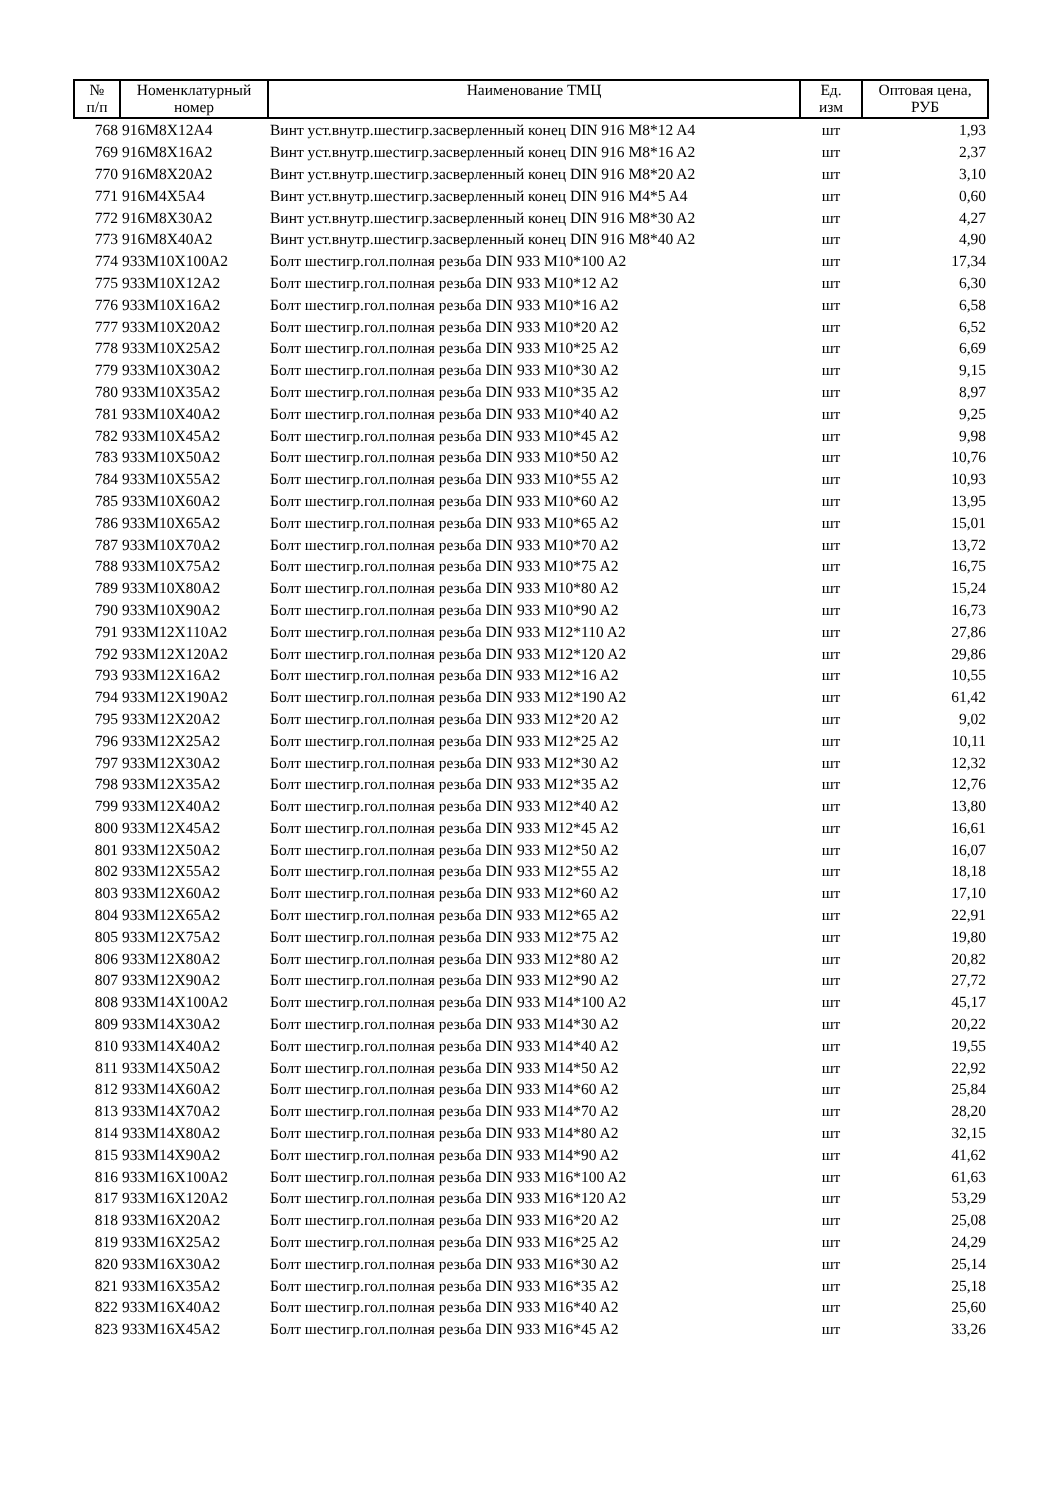| № п/п | Номенклатурный номер | Наименование ТМЦ | Ед. изм | Оптовая цена, РУБ |
| --- | --- | --- | --- | --- |
| 768 | 916M8X12A4 | Винт уст.внутр.шестигр.засверленный конец DIN 916 M8*12 A4 | шт | 1,93 |
| 769 | 916M8X16A2 | Винт уст.внутр.шестигр.засверленный конец DIN 916 M8*16 A2 | шт | 2,37 |
| 770 | 916M8X20A2 | Винт уст.внутр.шестигр.засверленный конец DIN 916 M8*20 A2 | шт | 3,10 |
| 771 | 916M4X5A4 | Винт уст.внутр.шестигр.засверленный конец DIN 916 M4*5 A4 | шт | 0,60 |
| 772 | 916M8X30A2 | Винт уст.внутр.шестигр.засверленный конец DIN 916 M8*30 A2 | шт | 4,27 |
| 773 | 916M8X40A2 | Винт уст.внутр.шестигр.засверленный конец DIN 916 M8*40 A2 | шт | 4,90 |
| 774 | 933M10X100A2 | Болт шестигр.гол.полная резьба DIN 933 M10*100 A2 | шт | 17,34 |
| 775 | 933M10X12A2 | Болт шестигр.гол.полная резьба DIN 933 M10*12 A2 | шт | 6,30 |
| 776 | 933M10X16A2 | Болт шестигр.гол.полная резьба DIN 933 M10*16 A2 | шт | 6,58 |
| 777 | 933M10X20A2 | Болт шестигр.гол.полная резьба DIN 933 M10*20 A2 | шт | 6,52 |
| 778 | 933M10X25A2 | Болт шестигр.гол.полная резьба DIN 933 M10*25 A2 | шт | 6,69 |
| 779 | 933M10X30A2 | Болт шестигр.гол.полная резьба DIN 933 M10*30 A2 | шт | 9,15 |
| 780 | 933M10X35A2 | Болт шестигр.гол.полная резьба DIN 933 M10*35 A2 | шт | 8,97 |
| 781 | 933M10X40A2 | Болт шестигр.гол.полная резьба DIN 933 M10*40 A2 | шт | 9,25 |
| 782 | 933M10X45A2 | Болт шестигр.гол.полная резьба DIN 933 M10*45 A2 | шт | 9,98 |
| 783 | 933M10X50A2 | Болт шестигр.гол.полная резьба DIN 933 M10*50 A2 | шт | 10,76 |
| 784 | 933M10X55A2 | Болт шестигр.гол.полная резьба DIN 933 M10*55 A2 | шт | 10,93 |
| 785 | 933M10X60A2 | Болт шестигр.гол.полная резьба DIN 933 M10*60 A2 | шт | 13,95 |
| 786 | 933M10X65A2 | Болт шестигр.гол.полная резьба DIN 933 M10*65 A2 | шт | 15,01 |
| 787 | 933M10X70A2 | Болт шестигр.гол.полная резьба DIN 933 M10*70 A2 | шт | 13,72 |
| 788 | 933M10X75A2 | Болт шестигр.гол.полная резьба DIN 933 M10*75 A2 | шт | 16,75 |
| 789 | 933M10X80A2 | Болт шестигр.гол.полная резьба DIN 933 M10*80 A2 | шт | 15,24 |
| 790 | 933M10X90A2 | Болт шестигр.гол.полная резьба DIN 933 M10*90 A2 | шт | 16,73 |
| 791 | 933M12X110A2 | Болт шестигр.гол.полная резьба DIN 933 M12*110 A2 | шт | 27,86 |
| 792 | 933M12X120A2 | Болт шестигр.гол.полная резьба DIN 933 M12*120 A2 | шт | 29,86 |
| 793 | 933M12X16A2 | Болт шестигр.гол.полная резьба DIN 933 M12*16 A2 | шт | 10,55 |
| 794 | 933M12X190A2 | Болт шестигр.гол.полная резьба DIN 933 M12*190 A2 | шт | 61,42 |
| 795 | 933M12X20A2 | Болт шестигр.гол.полная резьба DIN 933 M12*20 A2 | шт | 9,02 |
| 796 | 933M12X25A2 | Болт шестигр.гол.полная резьба DIN 933 M12*25 A2 | шт | 10,11 |
| 797 | 933M12X30A2 | Болт шестигр.гол.полная резьба DIN 933 M12*30 A2 | шт | 12,32 |
| 798 | 933M12X35A2 | Болт шестигр.гол.полная резьба DIN 933 M12*35 A2 | шт | 12,76 |
| 799 | 933M12X40A2 | Болт шестигр.гол.полная резьба DIN 933 M12*40 A2 | шт | 13,80 |
| 800 | 933M12X45A2 | Болт шестигр.гол.полная резьба DIN 933 M12*45 A2 | шт | 16,61 |
| 801 | 933M12X50A2 | Болт шестигр.гол.полная резьба DIN 933 M12*50 A2 | шт | 16,07 |
| 802 | 933M12X55A2 | Болт шестигр.гол.полная резьба DIN 933 M12*55 A2 | шт | 18,18 |
| 803 | 933M12X60A2 | Болт шестигр.гол.полная резьба DIN 933 M12*60 A2 | шт | 17,10 |
| 804 | 933M12X65A2 | Болт шестигр.гол.полная резьба DIN 933 M12*65 A2 | шт | 22,91 |
| 805 | 933M12X75A2 | Болт шестигр.гол.полная резьба DIN 933 M12*75 A2 | шт | 19,80 |
| 806 | 933M12X80A2 | Болт шестигр.гол.полная резьба DIN 933 M12*80 A2 | шт | 20,82 |
| 807 | 933M12X90A2 | Болт шестигр.гол.полная резьба DIN 933 M12*90 A2 | шт | 27,72 |
| 808 | 933M14X100A2 | Болт шестигр.гол.полная резьба DIN 933 M14*100 A2 | шт | 45,17 |
| 809 | 933M14X30A2 | Болт шестигр.гол.полная резьба DIN 933 M14*30 A2 | шт | 20,22 |
| 810 | 933M14X40A2 | Болт шестигр.гол.полная резьба DIN 933 M14*40 A2 | шт | 19,55 |
| 811 | 933M14X50A2 | Болт шестигр.гол.полная резьба DIN 933 M14*50 A2 | шт | 22,92 |
| 812 | 933M14X60A2 | Болт шестигр.гол.полная резьба DIN 933 M14*60 A2 | шт | 25,84 |
| 813 | 933M14X70A2 | Болт шестигр.гол.полная резьба DIN 933 M14*70 A2 | шт | 28,20 |
| 814 | 933M14X80A2 | Болт шестигр.гол.полная резьба DIN 933 M14*80 A2 | шт | 32,15 |
| 815 | 933M14X90A2 | Болт шестигр.гол.полная резьба DIN 933 M14*90 A2 | шт | 41,62 |
| 816 | 933M16X100A2 | Болт шестигр.гол.полная резьба DIN 933 M16*100 A2 | шт | 61,63 |
| 817 | 933M16X120A2 | Болт шестигр.гол.полная резьба DIN 933 M16*120 A2 | шт | 53,29 |
| 818 | 933M16X20A2 | Болт шестигр.гол.полная резьба DIN 933 M16*20 A2 | шт | 25,08 |
| 819 | 933M16X25A2 | Болт шестигр.гол.полная резьба DIN 933 M16*25 A2 | шт | 24,29 |
| 820 | 933M16X30A2 | Болт шестигр.гол.полная резьба DIN 933 M16*30 A2 | шт | 25,14 |
| 821 | 933M16X35A2 | Болт шестигр.гол.полная резьба DIN 933 M16*35 A2 | шт | 25,18 |
| 822 | 933M16X40A2 | Болт шестигр.гол.полная резьба DIN 933 M16*40 A2 | шт | 25,60 |
| 823 | 933M16X45A2 | Болт шестигр.гол.полная резьба DIN 933 M16*45 A2 | шт | 33,26 |